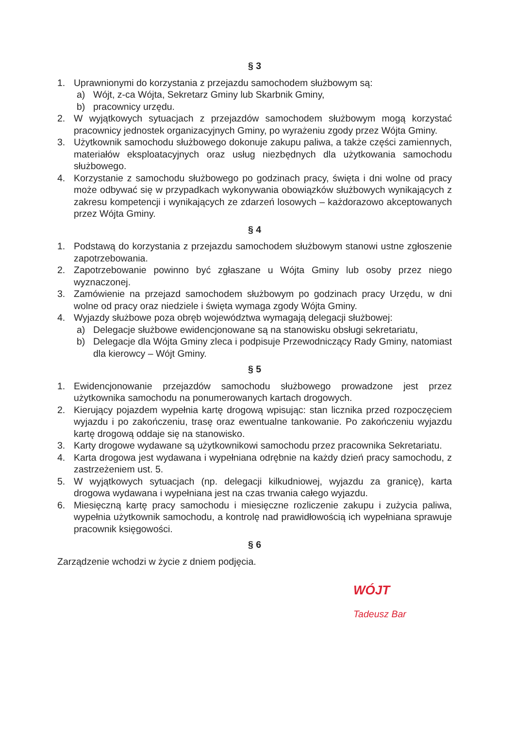§ 3
1. Uprawnionymi do korzystania z przejazdu samochodem służbowym są:
a) Wójt, z-ca Wójta, Sekretarz Gminy lub Skarbnik Gminy,
b) pracownicy urzędu.
2. W wyjątkowych sytuacjach z przejazdów samochodem służbowym mogą korzystać pracownicy jednostek organizacyjnych Gminy, po wyrażeniu zgody przez Wójta Gminy.
3. Użytkownik samochodu służbowego dokonuje zakupu paliwa, a także części zamiennych, materiałów eksploatacyjnych oraz usług niezbędnych dla użytkowania samochodu służbowego.
4. Korzystanie z samochodu służbowego po godzinach pracy, święta i dni wolne od pracy może odbywać się w przypadkach wykonywania obowiązków służbowych wynikających z zakresu kompetencji i wynikających ze zdarzeń losowych – każdorazowo akceptowanych przez Wójta Gminy.
§ 4
1. Podstawą do korzystania z przejazdu samochodem służbowym stanowi ustne zgłoszenie zapotrzebowania.
2. Zapotrzebowanie powinno być zgłaszane u Wójta Gminy lub osoby przez niego wyznaczonej.
3. Zamówienie na przejazd samochodem służbowym po godzinach pracy Urzędu, w dni wolne od pracy oraz niedziele i święta wymaga zgody Wójta Gminy.
4. Wyjazdy służbowe poza obręb województwa wymagają delegacji służbowej:
a) Delegacje służbowe ewidencjonowane są na stanowisku obsługi sekretariatu,
b) Delegacje dla Wójta Gminy zleca i podpisuje Przewodniczący Rady Gminy, natomiast dla kierowcy – Wójt Gminy.
§ 5
1. Ewidencjonowanie przejazdów samochodu służbowego prowadzone jest przez użytkownika samochodu na ponumerowanych kartach drogowych.
2. Kierujący pojazdem wypełnia kartę drogową wpisując: stan licznika przed rozpoczęciem wyjazdu i po zakończeniu, trasę oraz ewentualne tankowanie. Po zakończeniu wyjazdu kartę drogową oddaje się na stanowisko.
3. Karty drogowe wydawane są użytkownikowi samochodu przez pracownika Sekretariatu.
4. Karta drogowa jest wydawana i wypełniana odrębnie na każdy dzień pracy samochodu, z zastrzeżeniem ust. 5.
5. W wyjątkowych sytuacjach (np. delegacji kilkudniowej, wyjazdu za granicę), karta drogowa wydawana i wypełniana jest na czas trwania całego wyjazdu.
6. Miesięczną kartę pracy samochodu i miesięczne rozliczenie zakupu i zużycia paliwa, wypełnia użytkownik samochodu, a kontrolę nad prawidłowością ich wypełniana sprawuje pracownik księgowości.
§ 6
Zarządzenie wchodzi w życie z dniem podjęcia.
WÓJT
Tadeusz Bar